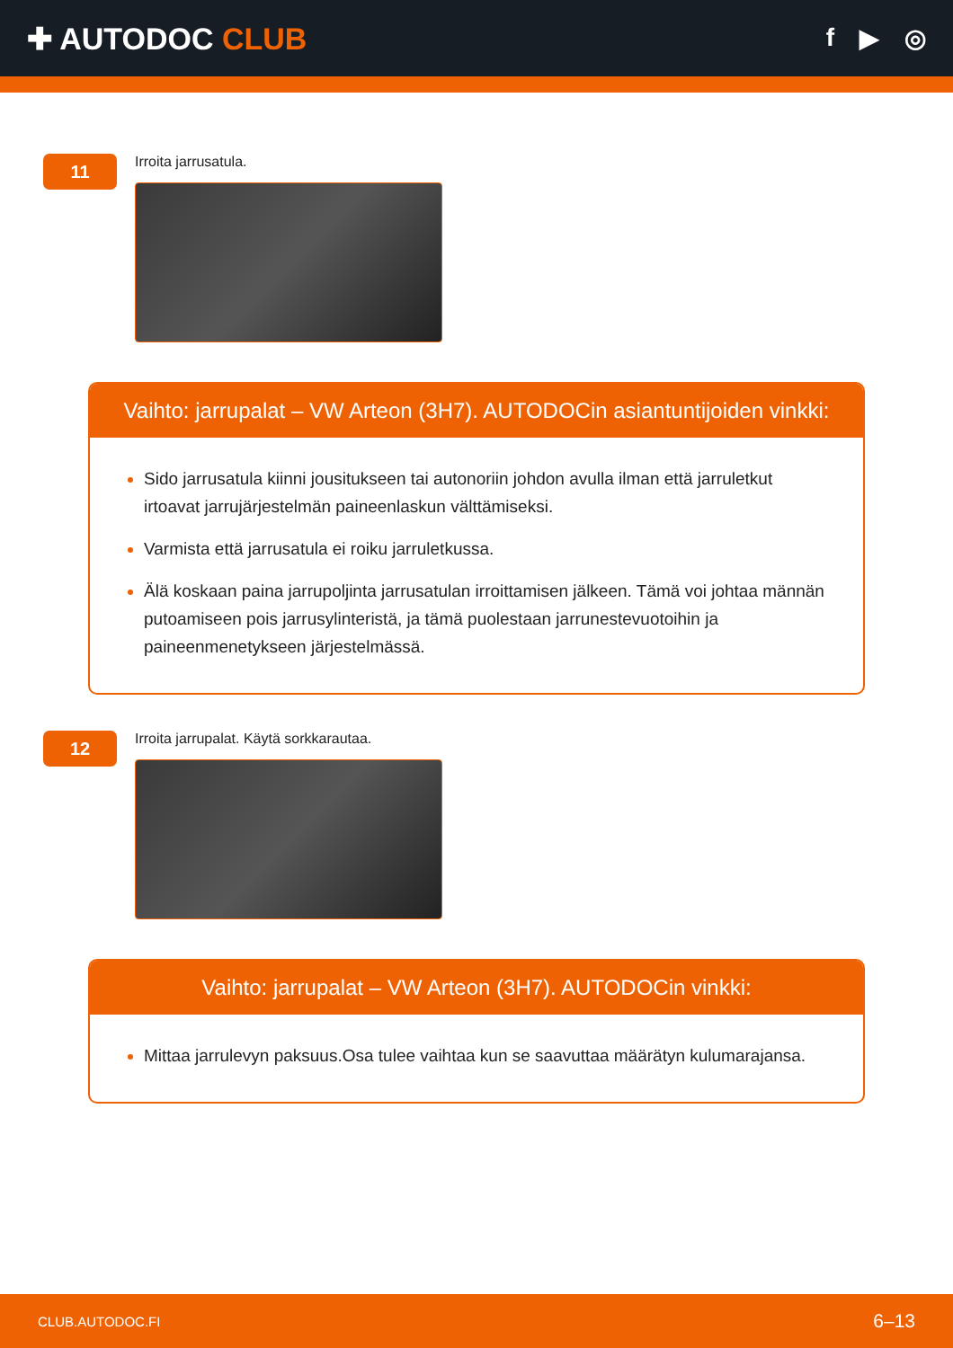✚ AUTODOC CLUB
f ▶ ◎
11
Irroita jarrusatula.
Vaihto: jarrupalat – VW Arteon (3H7). AUTODOCin asiantuntijoiden vinkki:
Sido jarrusatula kiinni jousitukseen tai autonoriin johdon avulla ilman että jarruletkut irtoavat jarrujärjestelmän paineenlaskun välttämiseksi.
Varmista että jarrusatula ei roiku jarruletkussa.
Älä koskaan paina jarrupoljinta jarrusatulan irroittamisen jälkeen. Tämä voi johtaa männän putoamiseen pois jarrusylinteristä, ja tämä puolestaan jarrunestevuotoihin ja paineenmenetykseen järjestelmässä.
12
Irroita jarrupalat. Käytä sorkkarautaa.
Vaihto: jarrupalat – VW Arteon (3H7). AUTODOCin vinkki:
Mittaa jarrulevyn paksuus.Osa tulee vaihtaa kun se saavuttaa määrätyn kulumarajansa.
CLUB.AUTODOC.FI 6–13